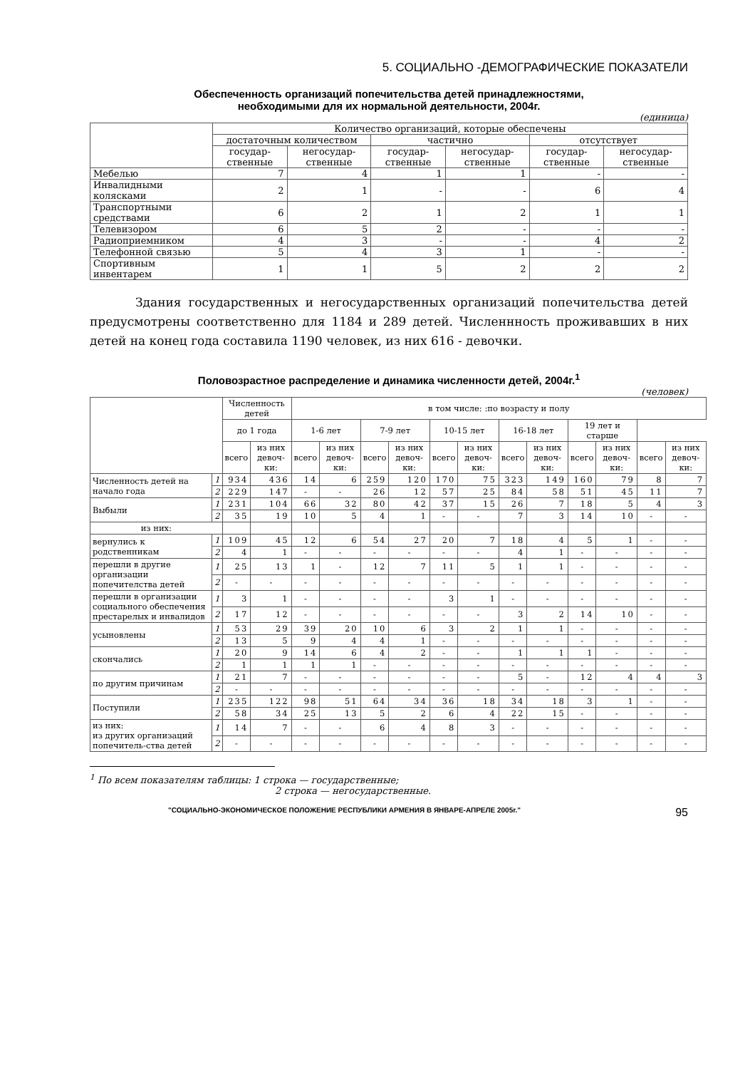5. СОЦИАЛЬНО -ДЕМОГРАФИЧЕСКИЕ ПОКАЗАТЕЛИ
Обеспеченность организаций попечительства детей принадлежностями,
необходимыми для их нормальной деятельности, 2004г.
(единица)
| | Количество организаций, которые обеспечены | | | | | |
| --- | --- | --- | --- | --- | --- | --- |
| | достаточным количеством | | частично | | отсутствует | |
| | государ-ственные | негосудар-ственные | государ-ственные | негосудар-ственные | государ-ственные | негосудар-ственные |
| Мебелью | 7 | 4 | 1 | 1 | - | - |
| Инвалидными колясками | 2 | 1 | - | - | 6 | 4 |
| Транспортными средствами | 6 | 2 | 1 | 2 | 1 | 1 |
| Телевизором | 6 | 5 | 2 | - | - | - |
| Радиоприемником | 4 | 3 | - | - | 4 | 2 |
| Телефонной связью | 5 | 4 | 3 | 1 | - | - |
| Спортивным инвентарем | 1 | 1 | 5 | 2 | 2 | 2 |
Здания государственных и негосударственных организаций попечительства детей предусмотрены соответственно для 1184 и 289 детей. Численнность проживавших в них детей на конец года составила 1190 человек, из них 616 - девочки.
Половозрастное распределение и динамика численности детей, 2004г.<sup>1</sup>
(человек)
| | | Численность детей | | в том числе: :по возрасту и полу | | | | | | | | | | | |
| --- | --- | --- | --- | --- | --- | --- | --- | --- | --- | --- | --- | --- | --- | --- | --- |
| | | до 1 года | | 1-6 лет | | 7-9 лет | | 10-15 лет | | 16-18 лет | | 19 лет и старше | | | |
| | | всего | из них девоч-ки: | всего | из них девоч-ки: | всего | из них девоч-ки: | всего | из них девоч-ки: | всего | из них девоч-ки: | всего | из них девоч-ки: | всего | из них девоч-ки: |
| Численность детей на начало года | 1 | 934 | 436 | 14 | 6 | 259 | 120 | 170 | 75 | 323 | 149 | 160 | 79 | 8 | 7 |
| | 2 | 229 | 147 | - | - | 26 | 12 | 57 | 25 | 84 | 58 | 51 | 45 | 11 | 7 |
| Выбыли | 1 | 231 | 104 | 66 | 32 | 80 | 42 | 37 | 15 | 26 | 7 | 18 | 5 | 4 | 3 |
| | 2 | 35 | 19 | 10 | 5 | 4 | 1 | - | - | 7 | 3 | 14 | 10 | - | - |
| из них: | | | | | | | | | | | | | | | |
| вернулись к родственникам | 1 | 109 | 45 | 12 | 6 | 54 | 27 | 20 | 7 | 18 | 4 | 5 | 1 | - | - |
| | 2 | 4 | 1 | - | - | - | - | - | - | 4 | 1 | - | - | - | - |
| перешли в другие организации попечителства детей | 1 | 25 | 13 | 1 | - | 12 | 7 | 11 | 5 | 1 | 1 | - | - | - | - |
| | 2 | - | - | - | - | - | - | - | - | - | - | - | - | - | - |
| перешли в организации социального обеспечения престарелых и инвалидов | 1 | 3 | 1 | - | - | - | - | 3 | 1 | - | - | - | - | - | - |
| | 2 | 17 | 12 | - | - | - | - | - | - | 3 | 2 | 14 | 10 | - | - |
| усыновлены | 1 | 53 | 29 | 39 | 20 | 10 | 6 | 3 | 2 | 1 | 1 | - | - | - | - |
| | 2 | 13 | 5 | 9 | 4 | 4 | 1 | - | - | - | - | - | - | - | - |
| скончались | 1 | 20 | 9 | 14 | 6 | 4 | 2 | - | - | 1 | 1 | 1 | - | - | - |
| | 2 | 1 | 1 | 1 | 1 | - | - | - | - | - | - | - | - | - | - |
| по другим причинам | 1 | 21 | 7 | - | - | - | - | - | - | 5 | - | 12 | 4 | 4 | 3 |
| | 2 | - | - | - | - | - | - | - | - | - | - | - | - | - | - |
| Поступили | 1 | 235 | 122 | 98 | 51 | 64 | 34 | 36 | 18 | 34 | 18 | 3 | 1 | - | - |
| | 2 | 58 | 34 | 25 | 13 | 5 | 2 | 6 | 4 | 22 | 15 | - | - | - | - |
| из них: из других организаций попечитель-ства детей | 1 | 14 | 7 | - | - | 6 | 4 | 8 | 3 | - | - | - | - | - | - |
| | 2 | - | - | - | - | - | - | - | - | - | - | - | - | - | - |
<sup>1</sup> По всем показателям таблицы: 1 строка — государственные;
2 строка — негосударственные.
"СОЦИАЛЬНО-ЭКОНОМИЧЕСКОЕ ПОЛОЖЕНИЕ РЕСПУБЛИКИ АРМЕНИЯ В ЯНВАРЕ-АПРЕЛЕ 2005г." 95